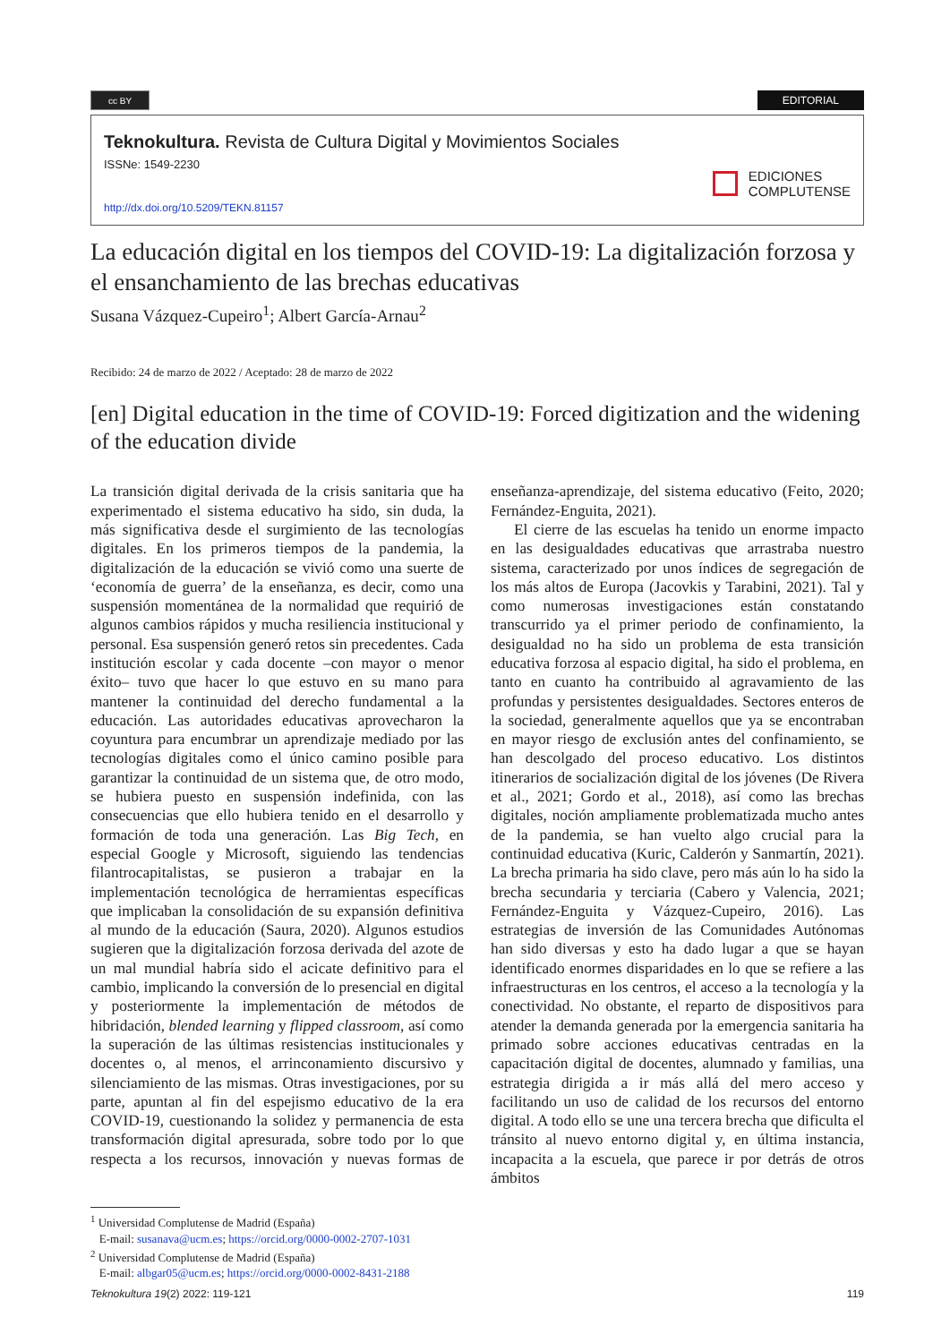cc BY
EDITORIAL
Teknokultura. Revista de Cultura Digital y Movimientos Sociales
ISSNe: 1549-2230
http://dx.doi.org/10.5209/TEKN.81157
EDICIONES
COMPLUTENSE
La educación digital en los tiempos del COVID-19: La digitalización forzosa y el ensanchamiento de las brechas educativas
Susana Vázquez-Cupeiro<sup>1</sup>; Albert García-Arnau<sup>2</sup>
Recibido: 24 de marzo de 2022 / Aceptado: 28 de marzo de 2022
[en] Digital education in the time of COVID-19: Forced digitization and the widening of the education divide
La transición digital derivada de la crisis sanitaria que ha experimentado el sistema educativo ha sido, sin duda, la más significativa desde el surgimiento de las tecnologías digitales. En los primeros tiempos de la pandemia, la digitalización de la educación se vivió como una suerte de ‘economía de guerra’ de la enseñanza, es decir, como una suspensión momentánea de la normalidad que requirió de algunos cambios rápidos y mucha resiliencia institucional y personal. Esa suspensión generó retos sin precedentes. Cada institución escolar y cada docente –con mayor o menor éxito– tuvo que hacer lo que estuvo en su mano para mantener la continuidad del derecho fundamental a la educación. Las autoridades educativas aprovecharon la coyuntura para encumbrar un aprendizaje mediado por las tecnologías digitales como el único camino posible para garantizar la continuidad de un sistema que, de otro modo, se hubiera puesto en suspensión indefinida, con las consecuencias que ello hubiera tenido en el desarrollo y formación de toda una generación. Las Big Tech, en especial Google y Microsoft, siguiendo las tendencias filantrocapitalistas, se pusieron a trabajar en la implementación tecnológica de herramientas específicas que implicaban la consolidación de su expansión definitiva al mundo de la educación (Saura, 2020). Algunos estudios sugieren que la digitalización forzosa derivada del azote de un mal mundial habría sido el acicate definitivo para el cambio, implicando la conversión de lo presencial en digital y posteriormente la implementación de métodos de hibridación, blended learning y flipped classroom, así como la superación de las últimas resistencias institucionales y docentes o, al menos, el arrinconamiento discursivo y silenciamiento de las mismas. Otras investigaciones, por su parte, apuntan al fin del espejismo educativo de la era COVID-19, cuestionando la solidez y permanencia de esta transformación digital apresurada, sobre todo por lo que respecta a los recursos, innovación y nuevas formas de enseñanza-aprendizaje, del sistema educativo (Feito, 2020; Fernández-Enguita, 2021).
El cierre de las escuelas ha tenido un enorme impacto en las desigualdades educativas que arrastraba nuestro sistema, caracterizado por unos índices de segregación de los más altos de Europa (Jacovkis y Tarabini, 2021). Tal y como numerosas investigaciones están constatando transcurrido ya el primer periodo de confinamiento, la desigualdad no ha sido un problema de esta transición educativa forzosa al espacio digital, ha sido el problema, en tanto en cuanto ha contribuido al agravamiento de las profundas y persistentes desigualdades. Sectores enteros de la sociedad, generalmente aquellos que ya se encontraban en mayor riesgo de exclusión antes del confinamiento, se han descolgado del proceso educativo. Los distintos itinerarios de socialización digital de los jóvenes (De Rivera et al., 2021; Gordo et al., 2018), así como las brechas digitales, noción ampliamente problematizada mucho antes de la pandemia, se han vuelto algo crucial para la continuidad educativa (Kuric, Calderón y Sanmartín, 2021). La brecha primaria ha sido clave, pero más aún lo ha sido la brecha secundaria y terciaria (Cabero y Valencia, 2021; Fernández-Enguita y Vázquez-Cupeiro, 2016). Las estrategias de inversión de las Comunidades Autónomas han sido diversas y esto ha dado lugar a que se hayan identificado enormes disparidades en lo que se refiere a las infraestructuras en los centros, el acceso a la tecnología y la conectividad. No obstante, el reparto de dispositivos para atender la demanda generada por la emergencia sanitaria ha primado sobre acciones educativas centradas en la capacitación digital de docentes, alumnado y familias, una estrategia dirigida a ir más allá del mero acceso y facilitando un uso de calidad de los recursos del entorno digital. A todo ello se une una tercera brecha que dificulta el tránsito al nuevo entorno digital y, en última instancia, incapacita a la escuela, que parece ir por detrás de otros ámbitos
<sup>1</sup> Universidad Complutense de Madrid (España)
E-mail: susanava@ucm.es; https://orcid.org/0000-0002-2707-1031
<sup>2</sup> Universidad Complutense de Madrid (España)
E-mail: albgar05@ucm.es; https://orcid.org/0000-0002-8431-2188
Teknokultura 19(2) 2022: 119-121 119